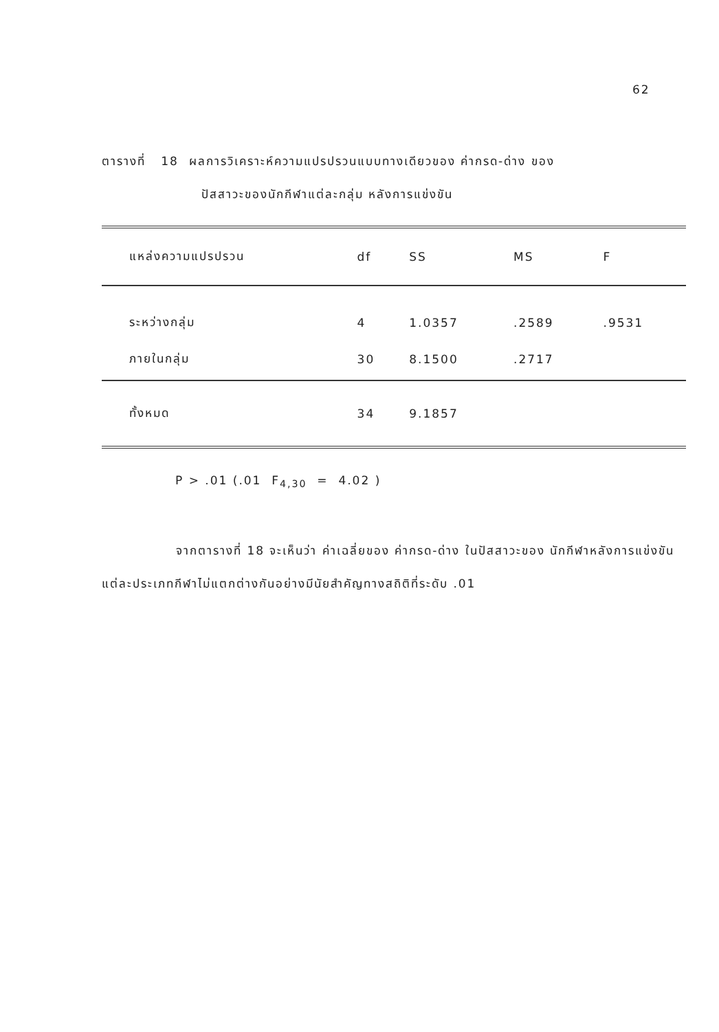62
ตารางที่ 18 ผลการวิเคราะห์ความแปรปรวนแบบทางเดียวของ ค่ากรด-ด่าง ของ
ปัสสาวะของนักกีฬาแต่ละกลุ่ม หลังการแข่งขัน
| แหล่งความแปรปรวน | df | SS | MS | F |
| --- | --- | --- | --- | --- |
| ระหว่างกลุ่ม | 4 | 1.0357 | .2589 | .9531 |
| ภายในกลุ่ม | 30 | 8.1500 | .2717 | |
| ทั้งหมด | 34 | 9.1857 | | |
P > .01 (.01 F<sub>4,30</sub> = 4.02 )
จากตารางที่ 18 จะเห็นว่า ค่าเฉลี่ยของ ค่ากรด-ด่าง ในปัสสาวะของ นักกีฬาหลังการแข่งขันแต่ละประเภทกีฬาไม่แตกต่างกันอย่างมีนัยสำคัญทางสถิติที่ระดับ .01